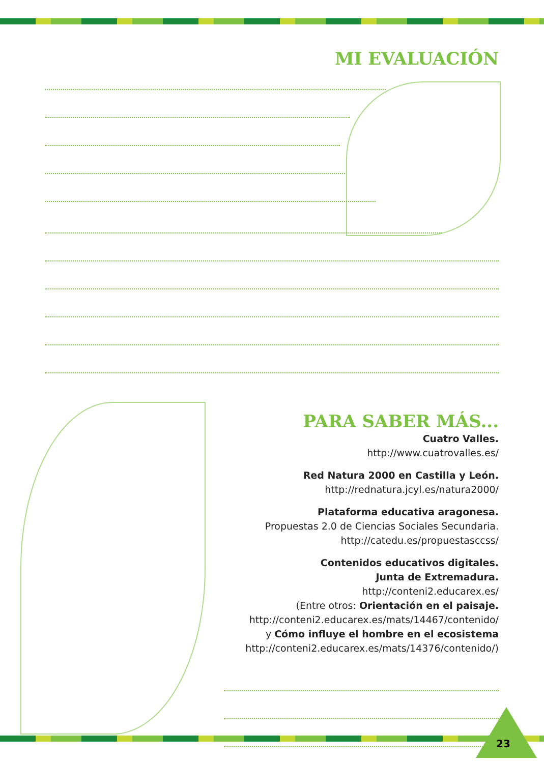MI EVALUACIÓN
PARA SABER MÁS...
Cuatro Valles.
http://www.cuatrovalles.es/
Red Natura 2000 en Castilla y León.
http://rednatura.jcyl.es/natura2000/
Plataforma educativa aragonesa.
Propuestas 2.0 de Ciencias Sociales Secundaria.
http://catedu.es/propuestasccss/
Contenidos educativos digitales.
Junta de Extremadura.
http://conteni2.educarex.es/
(Entre otros: Orientación en el paisaje.
http://conteni2.educarex.es/mats/14467/contenido/
y Cómo influye el hombre en el ecosistema
http://conteni2.educarex.es/mats/14376/contenido/)
23